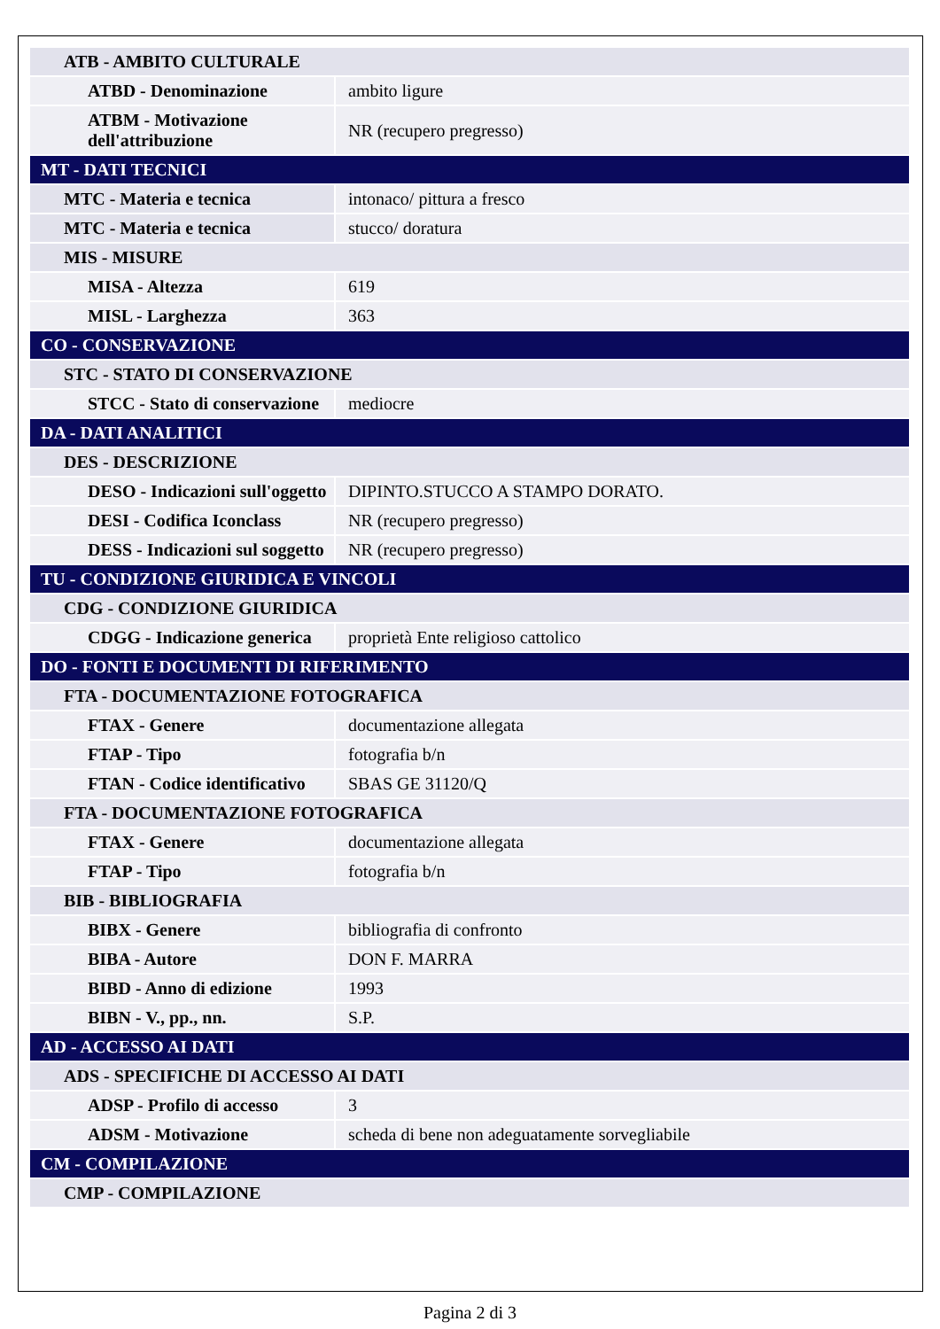| ATB - AMBITO CULTURALE | |
| ATBD - Denominazione | ambito ligure |
| ATBM - Motivazione dell'attribuzione | NR (recupero pregresso) |
| MT - DATI TECNICI | |
| MTC - Materia e tecnica | intonaco/ pittura a fresco |
| MTC - Materia e tecnica | stucco/ doratura |
| MIS - MISURE | |
| MISA - Altezza | 619 |
| MISL - Larghezza | 363 |
| CO - CONSERVAZIONE | |
| STC - STATO DI CONSERVAZIONE | |
| STCC - Stato di conservazione | mediocre |
| DA - DATI ANALITICI | |
| DES - DESCRIZIONE | |
| DESO - Indicazioni sull'oggetto | DIPINTO.STUCCO A STAMPO DORATO. |
| DESI - Codifica Iconclass | NR (recupero pregresso) |
| DESS - Indicazioni sul soggetto | NR (recupero pregresso) |
| TU - CONDIZIONE GIURIDICA E VINCOLI | |
| CDG - CONDIZIONE GIURIDICA | |
| CDGG - Indicazione generica | proprietà Ente religioso cattolico |
| DO - FONTI E DOCUMENTI DI RIFERIMENTO | |
| FTA - DOCUMENTAZIONE FOTOGRAFICA | |
| FTAX - Genere | documentazione allegata |
| FTAP - Tipo | fotografia b/n |
| FTAN - Codice identificativo | SBAS GE 31120/Q |
| FTA - DOCUMENTAZIONE FOTOGRAFICA | |
| FTAX - Genere | documentazione allegata |
| FTAP - Tipo | fotografia b/n |
| BIB - BIBLIOGRAFIA | |
| BIBX - Genere | bibliografia di confronto |
| BIBA - Autore | DON F. MARRA |
| BIBD - Anno di edizione | 1993 |
| BIBN - V., pp., nn. | S.P. |
| AD - ACCESSO AI DATI | |
| ADS - SPECIFICHE DI ACCESSO AI DATI | |
| ADSP - Profilo di accesso | 3 |
| ADSM - Motivazione | scheda di bene non adeguatamente sorvegliabile |
| CM - COMPILAZIONE | |
| CMP - COMPILAZIONE | |
Pagina 2 di 3